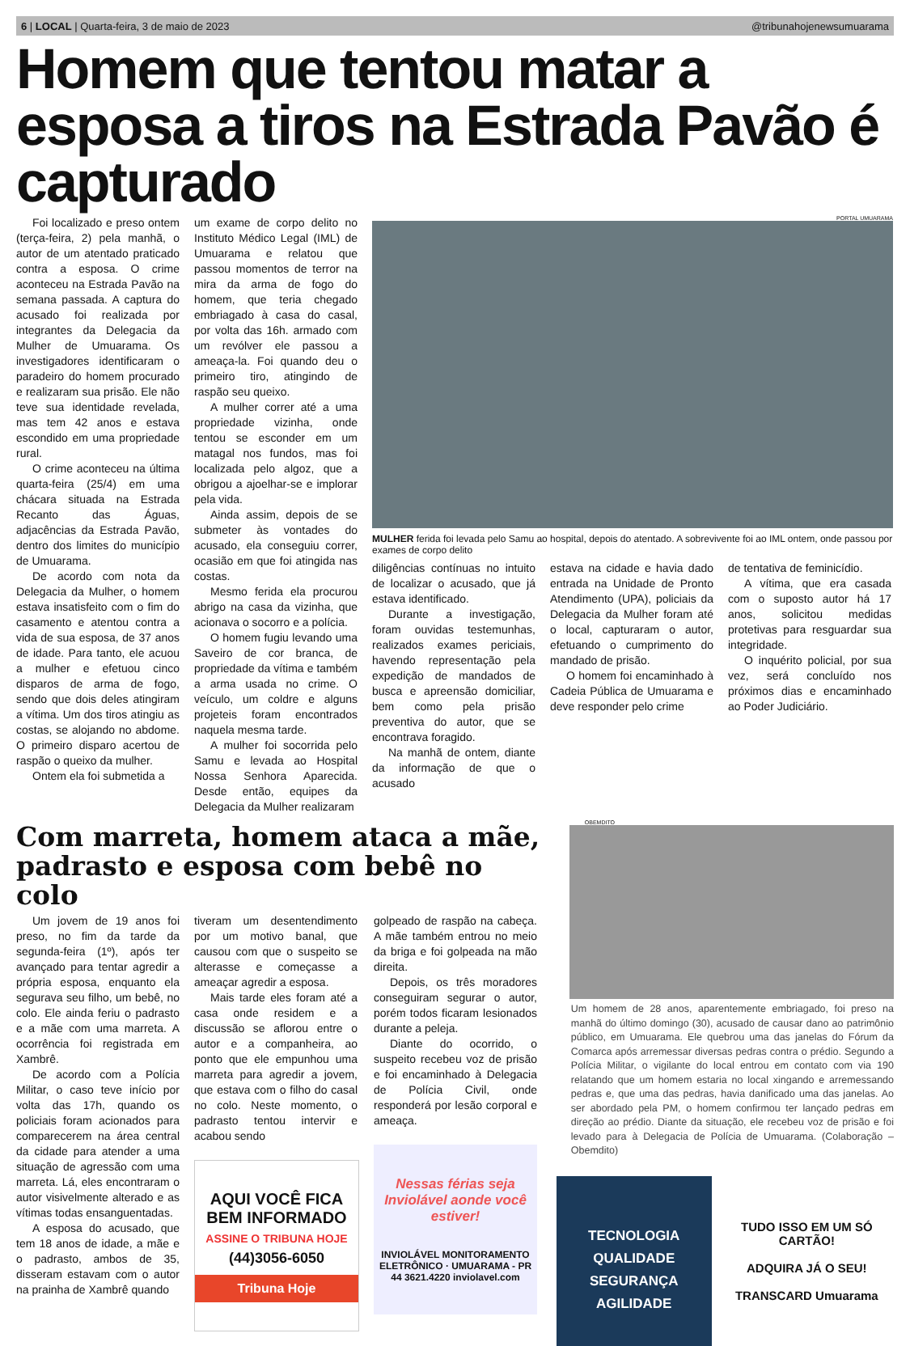6 | LOCAL | Quarta-feira, 3 de maio de 2023 @tribunahojenewsumuarama
Homem que tentou matar a esposa a tiros na Estrada Pavão é capturado
Foi localizado e preso ontem (terça-feira, 2) pela manhã, o autor de um atentado praticado contra a esposa. O crime aconteceu na Estrada Pavão na semana passada. A captura do acusado foi realizada por integrantes da Delegacia da Mulher de Umuarama. Os investigadores identificaram o paradeiro do homem procurado e realizaram sua prisão. Ele não teve sua identidade revelada, mas tem 42 anos e estava escondido em uma propriedade rural.
O crime aconteceu na última quarta-feira (25/4) em uma chácara situada na Estrada Recanto das Águas, adjacências da Estrada Pavão, dentro dos limites do município de Umuarama.
De acordo com nota da Delegacia da Mulher, o homem estava insatisfeito com o fim do casamento e atentou contra a vida de sua esposa, de 37 anos de idade. Para tanto, ele acuou a mulher e efetuou cinco disparos de arma de fogo, sendo que dois deles atingiram a vítima. Um dos tiros atingiu as costas, se alojando no abdome. O primeiro disparo acertou de raspão o queixo da mulher.
Ontem ela foi submetida a
um exame de corpo delito no Instituto Médico Legal (IML) de Umuarama e relatou que passou momentos de terror na mira da arma de fogo do homem, que teria chegado embriagado à casa do casal, por volta das 16h. armado com um revólver ele passou a ameaça-la. Foi quando deu o primeiro tiro, atingindo de raspão seu queixo.
A mulher correr até a uma propriedade vizinha, onde tentou se esconder em um matagal nos fundos, mas foi localizada pelo algoz, que a obrigou a ajoelhar-se e implorar pela vida.
Ainda assim, depois de se submeter às vontades do acusado, ela conseguiu correr, ocasião em que foi atingida nas costas.
Mesmo ferida ela procurou abrigo na casa da vizinha, que acionava o socorro e a polícia.
O homem fugiu levando uma Saveiro de cor branca, de propriedade da vítima e também a arma usada no crime. O veículo, um coldre e alguns projeteis foram encontrados naquela mesma tarde.
A mulher foi socorrida pelo Samu e levada ao Hospital Nossa Senhora Aparecida. Desde então, equipes da Delegacia da Mulher realizaram
PORTAL UMUARAMA
MULHER ferida foi levada pelo Samu ao hospital, depois do atentado. A sobrevivente foi ao IML ontem, onde passou por exames de corpo delito
diligências contínuas no intuito de localizar o acusado, que já estava identificado.
Durante a investigação, foram ouvidas testemunhas, realizados exames periciais, havendo representação pela expedição de mandados de busca e apreensão domiciliar, bem como pela prisão preventiva do autor, que se encontrava foragido.
Na manhã de ontem, diante da informação de que o acusado
estava na cidade e havia dado entrada na Unidade de Pronto Atendimento (UPA), policiais da Delegacia da Mulher foram até o local, capturaram o autor, efetuando o cumprimento do mandado de prisão.
O homem foi encaminhado à Cadeia Pública de Umuarama e deve responder pelo crime
de tentativa de feminicídio.
A vítima, que era casada com o suposto autor há 17 anos, solicitou medidas protetivas para resguardar sua integridade.
O inquérito policial, por sua vez, será concluído nos próximos dias e encaminhado ao Poder Judiciário.
Com marreta, homem ataca a mãe, padrasto e esposa com bebê no colo
Um jovem de 19 anos foi preso, no fim da tarde da segunda-feira (1º), após ter avançado para tentar agredir a própria esposa, enquanto ela segurava seu filho, um bebê, no colo. Ele ainda feriu o padrasto e a mãe com uma marreta. A ocorrência foi registrada em Xambrê.
De acordo com a Polícia Militar, o caso teve início por volta das 17h, quando os policiais foram acionados para comparecerem na área central da cidade para atender a uma situação de agressão com uma marreta. Lá, eles encontraram o autor visivelmente alterado e as vítimas todas ensanguentadas.
A esposa do acusado, que tem 18 anos de idade, a mãe e o padrasto, ambos de 35, disseram estavam com o autor na prainha de Xambrê quando
tiveram um desentendimento por um motivo banal, que causou com que o suspeito se alterasse e começasse a ameaçar agredir a esposa.
Mais tarde eles foram até a casa onde residem e a discussão se aflorou entre o autor e a companheira, ao ponto que ele empunhou uma marreta para agredir a jovem, que estava com o filho do casal no colo. Neste momento, o padrasto tentou intervir e acabou sendo
AQUI VOCÊ FICA BEM INFORMADO
ASSINE O TRIBUNA HOJE
(44)3056-6050
Tribuna Hoje
golpeado de raspão na cabeça. A mãe também entrou no meio da briga e foi golpeada na mão direita.
Depois, os três moradores conseguiram segurar o autor, porém todos ficaram lesionados durante a peleja.
Diante do ocorrido, o suspeito recebeu voz de prisão e foi encaminhado à Delegacia de Polícia Civil, onde responderá por lesão corporal e ameaça.
Nessas férias seja Inviolável aonde você estiver!
INVIOLÁVEL MONITORAMENTO ELETRÔNICO · UMUARAMA - PR 44 3621.4220 inviolavel.com
OBEMDITO
Um homem de 28 anos, aparentemente embriagado, foi preso na manhã do último domingo (30), acusado de causar dano ao patrimônio público, em Umuarama. Ele quebrou uma das janelas do Fórum da Comarca após arremessar diversas pedras contra o prédio. Segundo a Polícia Militar, o vigilante do local entrou em contato com via 190 relatando que um homem estaria no local xingando e arremessando pedras e, que uma das pedras, havia danificado uma das janelas. Ao ser abordado pela PM, o homem confirmou ter lançado pedras em direção ao prédio. Diante da situação, ele recebeu voz de prisão e foi levado para à Delegacia de Polícia de Umuarama. (Colaboração – Obemdito)
TECNOLOGIA
QUALIDADE
SEGURANÇA
AGILIDADE
TUDO ISSO EM UM SÓ CARTÃO!
ADQUIRA JÁ O SEU!
TRANSCARD Umuarama